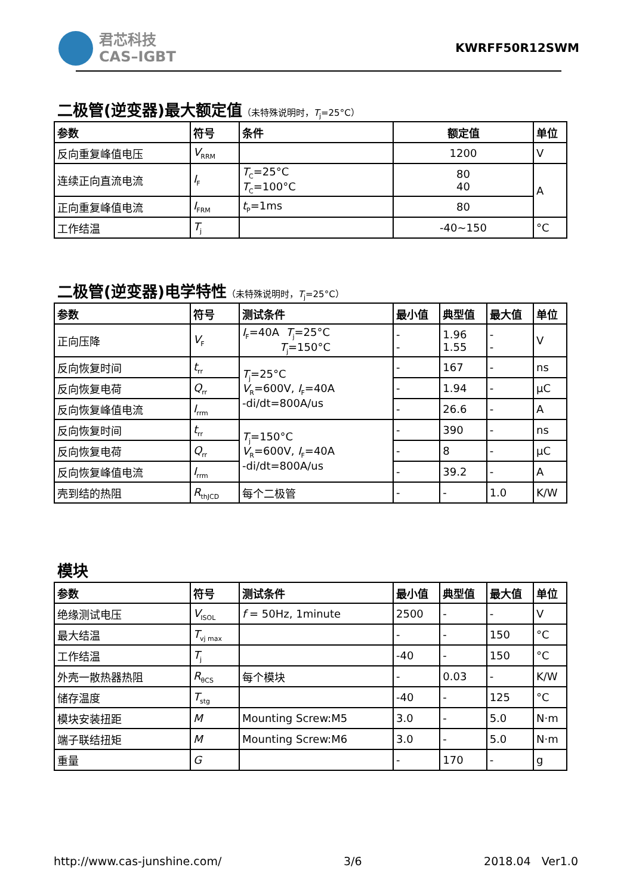君芯科技
CAS–IGBT
KWRFF50R12SWM
二极管(逆变器)最大额定值（未特殊说明时，T<sub>j</sub>=25°C）
| 参数 | 符号 | 条件 | 额定值 | 单位 |
| --- | --- | --- | --- | --- |
| 反向重复峰值电压 | V<sub>RRM</sub> | | 1200 | V |
| 连续正向直流电流 | I<sub>F</sub> | T<sub>C</sub>=25°C T<sub>C</sub>=100°C | 80 40 | A |
| 正向重复峰值电流 | I<sub>FRM</sub> | t<sub>P</sub>=1ms | 80 | |
| 工作结温 | T<sub>j</sub> | | -40~150 | °C |
二极管(逆变器)电学特性（未特殊说明时，T<sub>j</sub>=25°C）
| 参数 | 符号 | 测试条件 | 最小值 | 典型值 | 最大值 | 单位 |
| --- | --- | --- | --- | --- | --- | --- |
| 正向压降 | V<sub>F</sub> | I<sub>F</sub>=40A T<sub>j</sub>=25°C T<sub>j</sub>=150°C | - - | 1.96 1.55 | - - | V |
| 反向恢复时间 | t<sub>rr</sub> | T<sub>j</sub>=25°C V<sub>R</sub>=600V, I<sub>F</sub>=40A -di/dt=800A/us | - | 167 | - | ns |
| 反向恢复电荷 | Q<sub>rr</sub> | | - | 1.94 | - | μC |
| 反向恢复峰值电流 | I<sub>rrm</sub> | | - | 26.6 | - | A |
| 反向恢复时间 | t<sub>rr</sub> | T<sub>j</sub>=150°C V<sub>R</sub>=600V, I<sub>F</sub>=40A -di/dt=800A/us | - | 390 | - | ns |
| 反向恢复电荷 | Q<sub>rr</sub> | | - | 8 | - | μC |
| 反向恢复峰值电流 | I<sub>rrm</sub> | | - | 39.2 | - | A |
| 壳到结的热阻 | R<sub>thJCD</sub> | 每个二极管 | - | - | 1.0 | K/W |
模块
| 参数 | 符号 | 测试条件 | 最小值 | 典型值 | 最大值 | 单位 |
| --- | --- | --- | --- | --- | --- | --- |
| 绝缘测试电压 | V<sub>ISOL</sub> | f = 50Hz, 1minute | 2500 | - | - | V |
| 最大结温 | T<sub>vj max</sub> | | - | - | 150 | °C |
| 工作结温 | T<sub>j</sub> | | -40 | - | 150 | °C |
| 外壳一散热器热阻 | R<sub>θCS</sub> | 每个模块 | - | 0.03 | - | K/W |
| 储存温度 | T<sub>stg</sub> | | -40 | - | 125 | °C |
| 模块安装扭距 | M | Mounting Screw:M5 | 3.0 | - | 5.0 | N·m |
| 端子联结扭矩 | M | Mounting Screw:M6 | 3.0 | - | 5.0 | N·m |
| 重量 | G | | - | 170 | - | g |
http://www.cas-junshine.com/ 3/6 2018.04 Ver1.0